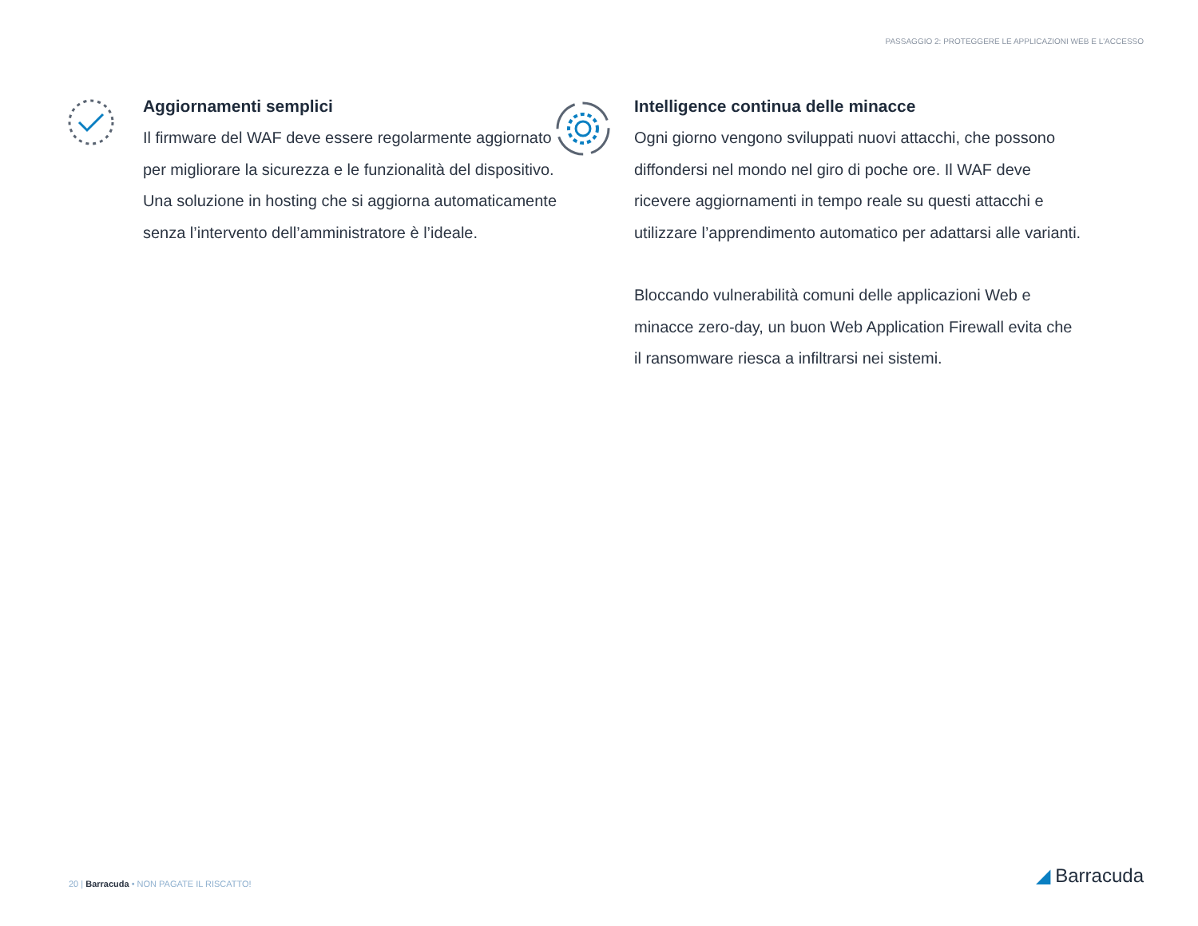PASSAGGIO 2: PROTEGGERE LE APPLICAZIONI WEB E L'ACCESSO
Aggiornamenti semplici
Il firmware del WAF deve essere regolarmente aggiornato per migliorare la sicurezza e le funzionalità del dispositivo. Una soluzione in hosting che si aggiorna automaticamente senza l’intervento dell’amministratore è l’ideale.
Intelligence continua delle minacce
Ogni giorno vengono sviluppati nuovi attacchi, che possono diffondersi nel mondo nel giro di poche ore. Il WAF deve ricevere aggiornamenti in tempo reale su questi attacchi e utilizzare l’apprendimento automatico per adattarsi alle varianti.
Bloccando vulnerabilità comuni delle applicazioni Web e minacce zero-day, un buon Web Application Firewall evita che il ransomware riesca a infiltrarsi nei sistemi.
20 | Barracuda • NON PAGATE IL RISCATTO!
◢ Barracuda